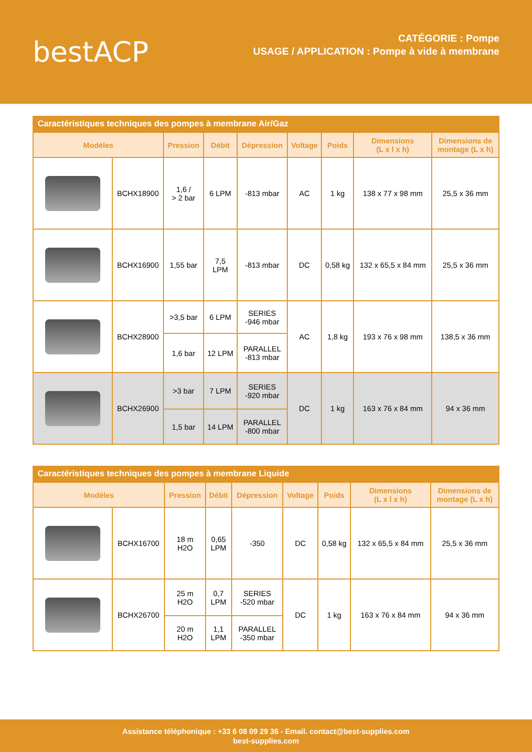bestACP
CATÉGORIE : Pompe
USAGE / APPLICATION : Pompe à vide à membrane
Caractéristiques techniques des pompes à membrane Air/Gaz
| Modèles | | Pression | Débit | Dépression | Voltage | Poids | Dimensions (L x l x h) | Dimensions de montage (L x h) |
| --- | --- | --- | --- | --- | --- | --- | --- | --- |
| | BCHX18900 | 1,6 / > 2 bar | 6 LPM | -813 mbar | AC | 1 kg | 138 x 77 x 98 mm | 25,5 x 36 mm |
| | BCHX16900 | 1,55 bar | 7,5 LPM | -813 mbar | DC | 0,58 kg | 132 x 65,5 x 84 mm | 25,5 x 36 mm |
| | BCHX28900 | >3,5 bar | 6 LPM | SERIES -946 mbar | AC | 1,8 kg | 193 x 76 x 98 mm | 138,5 x 36 mm |
| | | 1,6 bar | 12 LPM | PARALLEL -813 mbar | | | | |
| | BCHX26900 | >3 bar | 7 LPM | SERIES -920 mbar | DC | 1 kg | 163 x 76 x 84 mm | 94 x 36 mm |
| | | 1,5 bar | 14 LPM | PARALLEL -800 mbar | | | | |
Caractéristiques techniques des pompes à membrane Liquide
| Modèles | | Pression | Débit | Dépression | Voltage | Poids | Dimensions (L x l x h) | Dimensions de montage (L x h) |
| --- | --- | --- | --- | --- | --- | --- | --- | --- |
| | BCHX16700 | 18 m H2O | 0,65 LPM | -350 | DC | 0,58 kg | 132 x 65,5 x 84 mm | 25,5 x 36 mm |
| | BCHX26700 | 25 m H2O | 0,7 LPM | SERIES -520 mbar | DC | 1 kg | 163 x 76 x 84 mm | 94 x 36 mm |
| | | 20 m H2O | 1,1 LPM | PARALLEL -350 mbar | | | | |
Assistance téléphonique : +33 6 08 09 29 36 - Email. contact@best-supplies.com
best-supplies.com